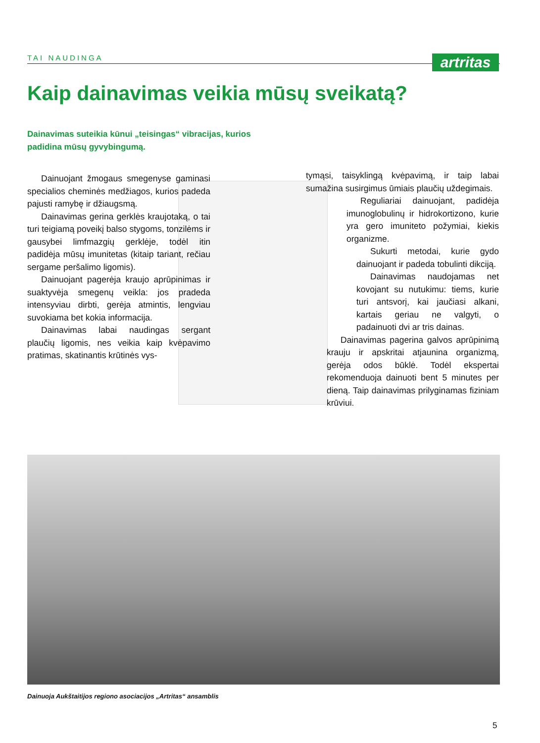TAI NAUDINGA
artritas
Kaip dainavimas veikia mūsų sveikatą?
Dainavimas suteikia kūnui „teisingas“ vibracijas, kurios padidina mūsų gyvybingumą.
Dainuojant žmogaus smegenyse gaminasi specialios cheminės medžiagos, kurios padeda pajusti ramybę ir džiaugsmą.
Dainavimas gerina gerklės kraujotaką, o tai turi teigiamą poveikį balso stygoms, tonzilėms ir gausybei limfmazgių gerklėje, todėl itin padidėja mūsų imunitetas (kitaip tariant, rečiau sergame peršalimo ligomis).
Dainuojant pagerėja kraujo aprūpinimas ir suaktyvėja smegenų veikla: jos pradeda intensyviau dirbti, gerėja atmintis, lengviau suvokiama bet kokia informacija.
Dainavimas labai naudingas sergant plaučių ligomis, nes veikia kaip kvėpavimo pratimas, skatinantis krūtinės vys-
tymąsi, taisyklingą kvėpavimą, ir taip labai sumažina susirgimus ūmiais plaučių uždegimais.
Reguliariai dainuojant, padidėja imunoglobulinų ir hidrokortizono, kurie yra gero imuniteto požymiai, kiekis organizme.
Sukurti metodai, kurie gydo dainuojant ir padeda tobulinti dikciją.
Dainavimas naudojamas net kovojant su nutukimu: tiems, kurie turi antsvorį, kai jaučiasi alkani, kartais geriau ne valgyti, o padainuoti dvi ar tris dainas.
Dainavimas pagerina galvos aprūpinimą krauju ir apskritai atjaunina organizmą, gerėja odos būklė. Todėl ekspertai rekomenduoja dainuoti bent 5 minutes per dieną. Taip dainavimas prilyginamas fiziniam krūviui.
Dainuoja Aukštaitijos regiono asociacijos „Artritas“ ansamblis
5